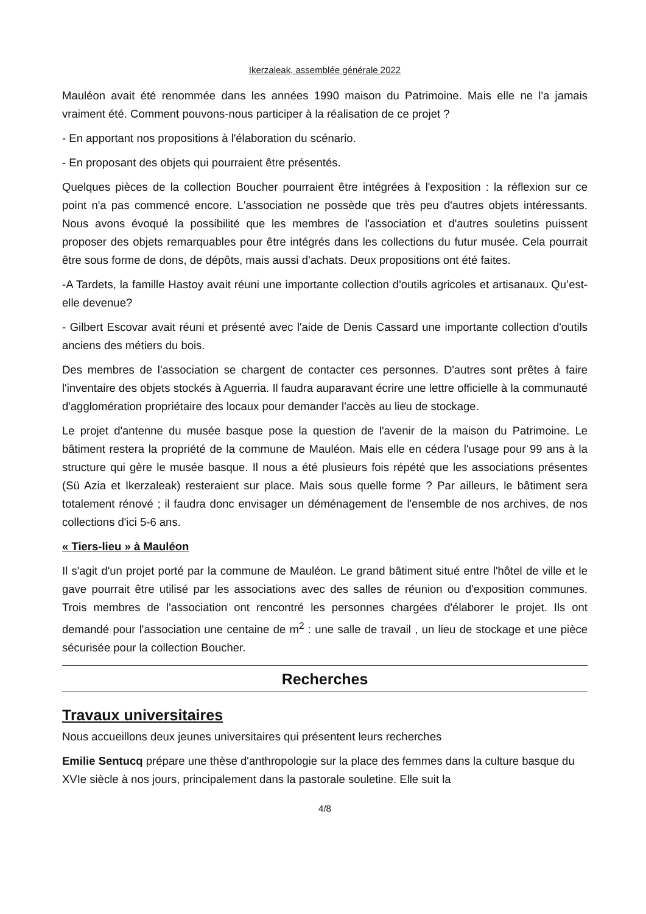Ikerzaleak, assemblée générale 2022
Mauléon avait été renommée dans les années 1990 maison du Patrimoine. Mais elle ne l'a jamais vraiment été. Comment pouvons-nous participer à la réalisation de ce projet ?
- En apportant nos propositions à l'élaboration du scénario.
- En proposant des objets qui pourraient être présentés.
Quelques pièces de la collection Boucher pourraient être intégrées à l'exposition : la réflexion sur ce point n'a pas commencé encore. L'association ne possède que très peu d'autres objets intéressants. Nous avons évoqué la possibilité que les membres de l'association et d'autres souletins puissent proposer des objets remarquables pour être intégrés dans les collections du futur musée. Cela pourrait être sous forme de dons, de dépôts, mais aussi d'achats. Deux propositions ont été faites.
-A Tardets, la famille Hastoy avait réuni une importante collection d'outils agricoles et artisanaux. Qu’est-elle devenue?
- Gilbert Escovar avait réuni et présenté avec l'aide de Denis Cassard une importante collection d'outils anciens des métiers du bois.
Des membres de l'association se chargent de contacter ces personnes. D'autres sont prêtes à faire l'inventaire des objets stockés à Aguerria. Il faudra auparavant écrire une lettre officielle à la communauté d'agglomération propriétaire des locaux pour demander l'accès au lieu de stockage.
Le projet d'antenne du musée basque pose la question de l'avenir de la maison du Patrimoine. Le bâtiment restera la propriété de la commune de Mauléon. Mais elle en cédera l'usage pour 99 ans à la structure qui gère le musée basque. Il nous a été plusieurs fois répété que les associations présentes (Sü Azia et Ikerzaleak) resteraient sur place. Mais sous quelle forme ? Par ailleurs, le bâtiment sera totalement rénové ; il faudra donc envisager un déménagement de l'ensemble de nos archives, de nos collections d'ici 5-6 ans.
« Tiers-lieu » à Mauléon
Il s'agit d'un projet porté par la commune de Mauléon. Le grand bâtiment situé entre l'hôtel de ville et le gave pourrait être utilisé par les associations avec des salles de réunion ou d'exposition communes. Trois membres de l'association ont rencontré les personnes chargées d'élaborer le projet. Ils ont demandé pour l'association une centaine de m<sup>2</sup> : une salle de travail , un lieu de stockage et une pièce sécurisée pour la collection Boucher.
Recherches
Travaux universitaires
Nous accueillons deux jeunes universitaires qui présentent leurs recherches
Emilie Sentucq prépare une thèse d'anthropologie sur la place des femmes dans la culture basque du XVIe siècle à nos jours, principalement dans la pastorale souletine. Elle suit la
4/8